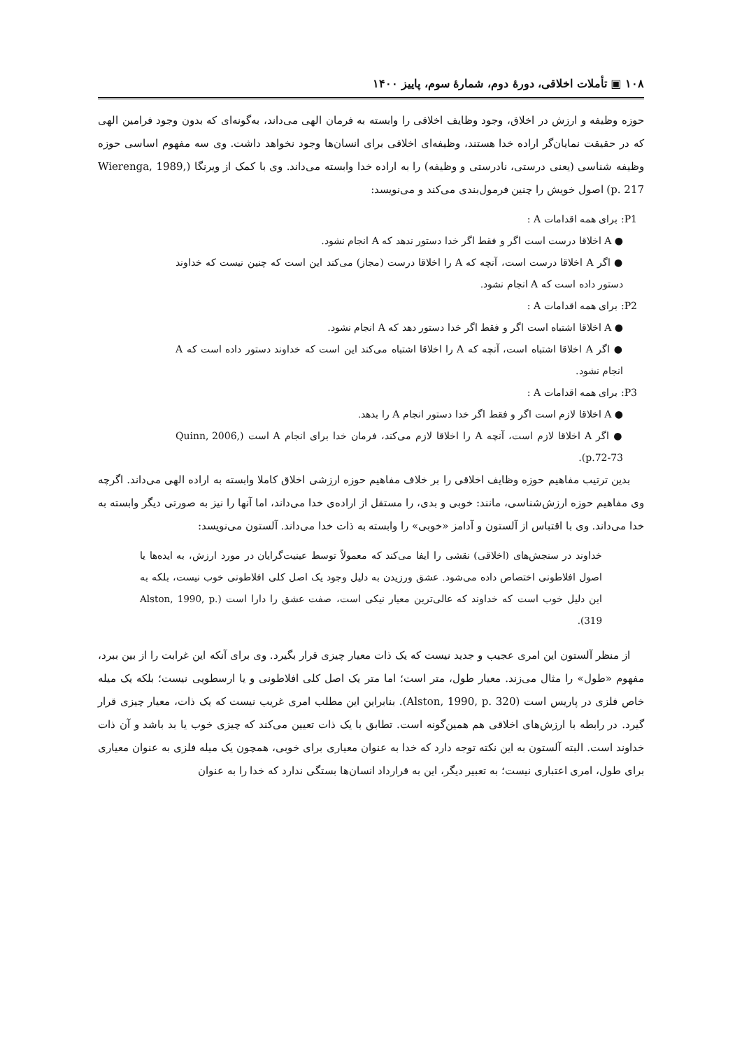۱۰۸ ▣ تأملات اخلاقی، دورهٔ دوم، شمارهٔ سوم، پاییز ۱۴۰۰
حوزه وظیفه و ارزش در اخلاق، وجود وظایف اخلاقی را وابسته به فرمان الهی می‌داند، به‌گونه‌ای که بدون وجود فرامین الهی که در حقیقت نمایان‌گر اراده خدا هستند، وظیفه‌ای اخلاقی برای انسان‌ها وجود نخواهد داشت. وی سه مفهوم اساسی حوزه وظیفه شناسی (یعنی درستی، نادرستی و وظیفه) را به اراده خدا وابسته می‌داند. وی با کمک از ویرنگا (Wierenga, 1989, p. 217) اصول خویش را چنین فرمول‌بندی می‌کند و می‌نویسد:
P1: برای همه اقدامات A :
● A اخلاقا درست است اگر و فقط اگر خدا دستور ندهد که A انجام نشود.
● اگر A اخلاقا درست است، آنچه که A را اخلاقا درست (مجاز) می‌کند این است که چنین نیست که خداوند دستور داده است که A انجام نشود.
P2: برای همه اقدامات A :
● A اخلاقا اشتباه است اگر و فقط اگر خدا دستور دهد که A انجام نشود.
● اگر A اخلاقا اشتباه است، آنچه که A را اخلاقا اشتباه می‌کند این است که خداوند دستور داده است که A انجام نشود.
P3: برای همه اقدامات A :
● A اخلاقا لازم است اگر و فقط اگر خدا دستور انجام A را بدهد.
● اگر A اخلاقا لازم است، آنچه A را اخلاقا لازم می‌کند، فرمان خدا برای انجام A است (Quinn, 2006, p.72-73).
بدین ترتیب مفاهیم حوزه وظایف اخلاقی را بر خلاف مفاهیم حوزه ارزشی اخلاق کاملا وابسته به اراده الهی می‌داند. اگرچه وی مفاهیم حوزه ارزش‌شناسی، مانند: خوبی و بدی، را مستقل از اراده‌ی خدا می‌داند، اما آنها را نیز به صورتی دیگر وابسته به خدا می‌داند. وی با اقتباس از آلستون و آدامز «خوبی» را وابسته به ذات خدا می‌داند. آلستون می‌نویسد:
خداوند در سنجش‌های (اخلاقی) نقشی را ایفا می‌کند که معمولاً توسط عینیت‌گرایان در مورد ارزش، به ایده‌ها یا اصول افلاطونی اختصاص داده می‌شود. عشق ورزیدن به دلیل وجود یک اصل کلی افلاطونی خوب نیست، بلکه به این دلیل خوب است که خداوند که عالی‌ترین معیار نیکی است، صفت عشق را دارا است (Alston, 1990, p. 319).
از منظر آلستون این امری عجیب و جدید نیست که یک ذات معیار چیزی قرار بگیرد. وی برای آنکه این غرابت را از بین ببرد، مفهوم «طول» را مثال می‌زند. معیار طول، متر است؛ اما متر یک اصل کلی افلاطونی و یا ارسطویی نیست؛ بلکه یک میله خاص فلزی در پاریس است (Alston, 1990, p. 320). بنابراین این مطلب امری غریب نیست که یک ذات، معیار چیزی قرار گیرد. در رابطه با ارزش‌های اخلاقی هم همین‌گونه است. تطابق با یک ذات تعیین می‌کند که چیزی خوب یا بد باشد و آن ذات خداوند است. البته آلستون به این نکته توجه دارد که خدا به عنوان معیاری برای خوبی، همچون یک میله فلزی به عنوان معیاری برای طول، امری اعتباری نیست؛ به تعبیر دیگر، این به قرارداد انسان‌ها بستگی ندارد که خدا را به عنوان